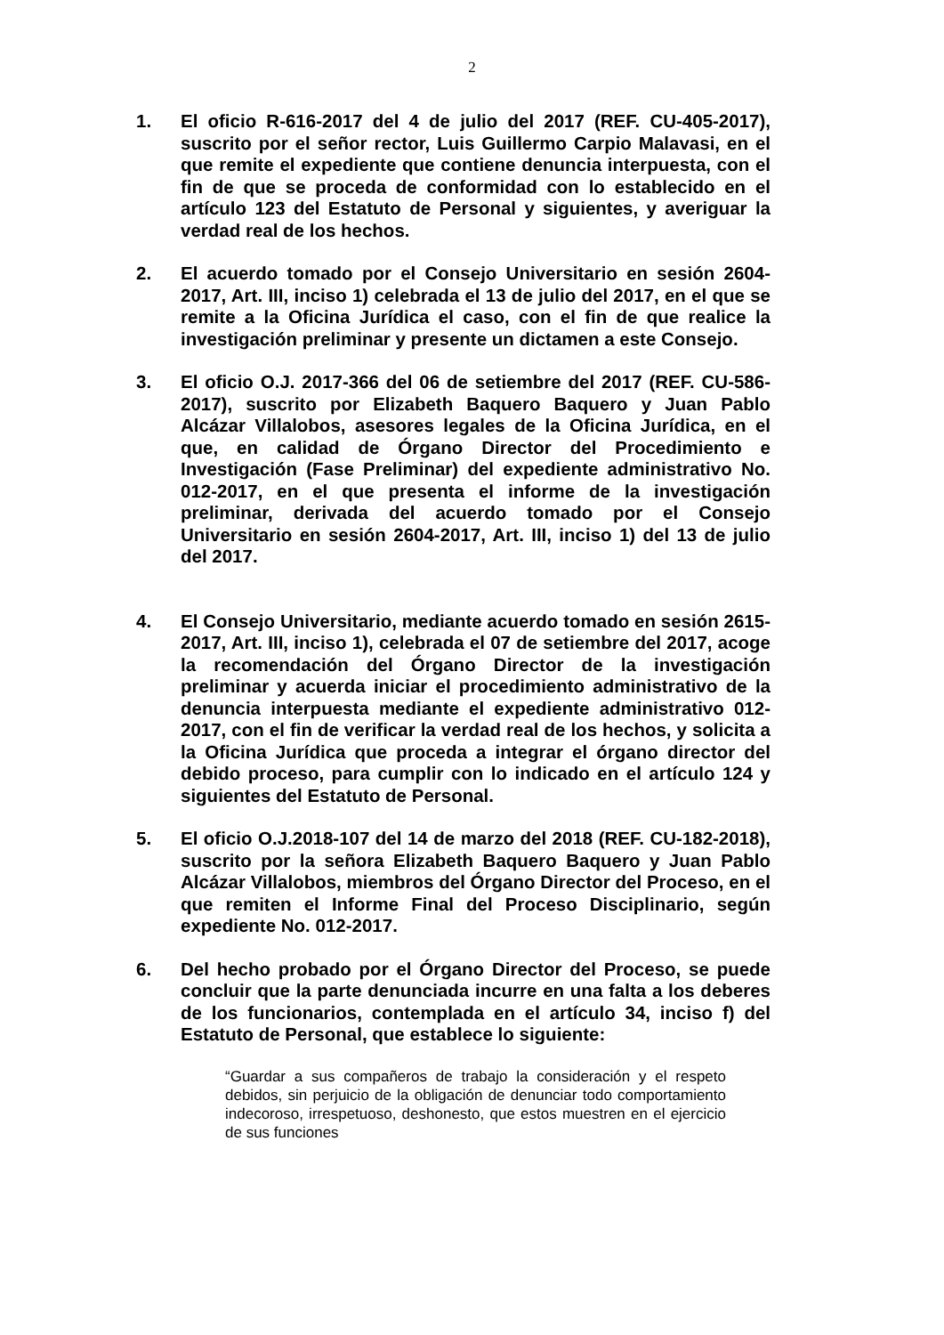2
1. El oficio R-616-2017 del 4 de julio del 2017 (REF. CU-405-2017), suscrito por el señor rector, Luis Guillermo Carpio Malavasi, en el que remite el expediente que contiene denuncia interpuesta, con el fin de que se proceda de conformidad con lo establecido en el artículo 123 del Estatuto de Personal y siguientes, y averiguar la verdad real de los hechos.
2. El acuerdo tomado por el Consejo Universitario en sesión 2604-2017, Art. III, inciso 1) celebrada el 13 de julio del 2017, en el que se remite a la Oficina Jurídica el caso, con el fin de que realice la investigación preliminar y presente un dictamen a este Consejo.
3. El oficio O.J. 2017-366 del 06 de setiembre del 2017 (REF. CU-586-2017), suscrito por Elizabeth Baquero Baquero y Juan Pablo Alcázar Villalobos, asesores legales de la Oficina Jurídica, en el que, en calidad de Órgano Director del Procedimiento e Investigación (Fase Preliminar) del expediente administrativo No. 012-2017, en el que presenta el informe de la investigación preliminar, derivada del acuerdo tomado por el Consejo Universitario en sesión 2604-2017, Art. III, inciso 1) del 13 de julio del 2017.
4. El Consejo Universitario, mediante acuerdo tomado en sesión 2615-2017, Art. III, inciso 1), celebrada el 07 de setiembre del 2017, acoge la recomendación del Órgano Director de la investigación preliminar y acuerda iniciar el procedimiento administrativo de la denuncia interpuesta mediante el expediente administrativo 012-2017, con el fin de verificar la verdad real de los hechos, y solicita a la Oficina Jurídica que proceda a integrar el órgano director del debido proceso, para cumplir con lo indicado en el artículo 124 y siguientes del Estatuto de Personal.
5. El oficio O.J.2018-107 del 14 de marzo del 2018 (REF. CU-182-2018), suscrito por la señora Elizabeth Baquero Baquero y Juan Pablo Alcázar Villalobos, miembros del Órgano Director del Proceso, en el que remiten el Informe Final del Proceso Disciplinario, según expediente No. 012-2017.
6. Del hecho probado por el Órgano Director del Proceso, se puede concluir que la parte denunciada incurre en una falta a los deberes de los funcionarios, contemplada en el artículo 34, inciso f) del Estatuto de Personal, que establece lo siguiente:
“Guardar a sus compañeros de trabajo la consideración y el respeto debidos, sin perjuicio de la obligación de denunciar todo comportamiento indecoroso, irrespetuoso, deshonesto, que estos muestren en el ejercicio de sus funciones